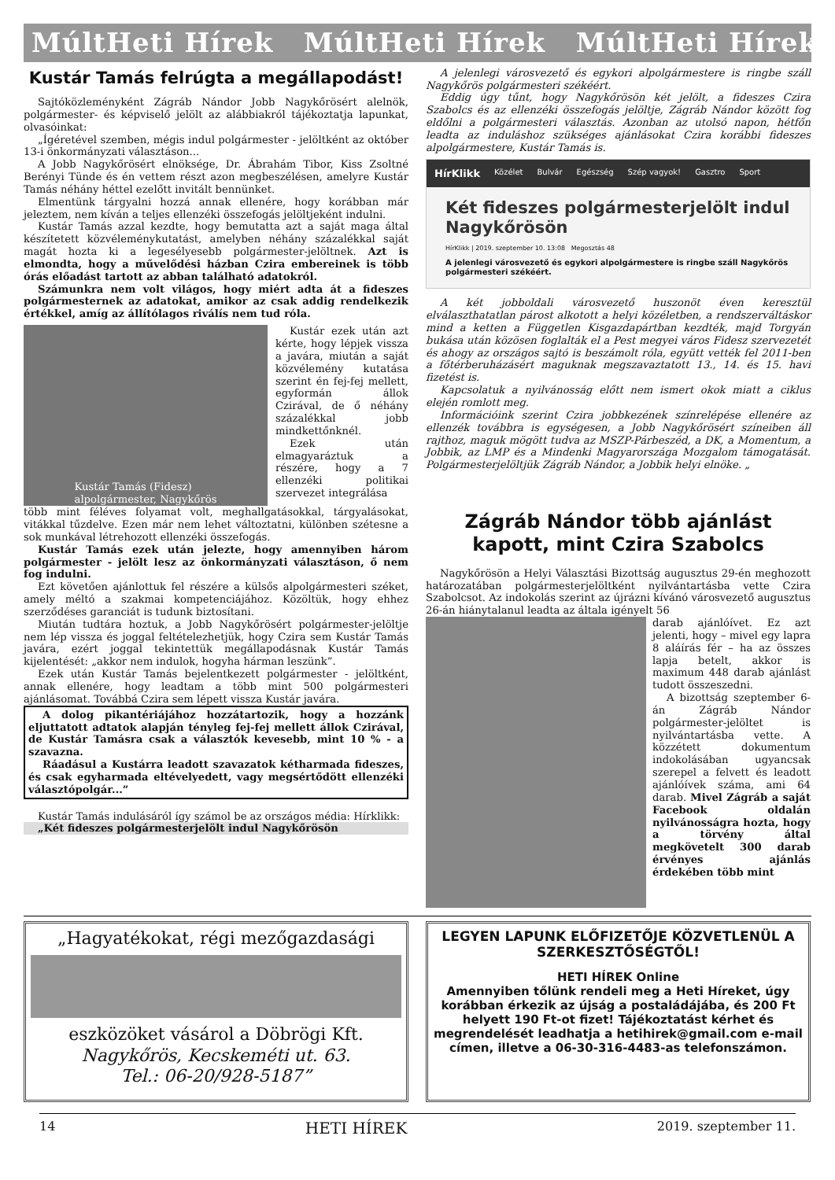MúltHeti Hírek MúltHeti Hírek MúltHeti Hírek
Kustár Tamás felrúgta a megállapodást!
Sajtóközleményként Zágráb Nándor Jobb Nagykőrösért alelnök, polgármester- és képviselő jelölt az alábbiakról tájékoztatja lapunkat, olvasóinkat:
„Ígéretével szemben, mégis indul polgármester - jelöltként az október 13-i önkormányzati választáson...
A Jobb Nagykőrösért elnöksége, Dr. Ábrahám Tibor, Kiss Zsoltné Berényi Tünde és én vettem részt azon megbeszélésen, amelyre Kustár Tamás néhány héttel ezelőtt invitált bennünket.
Elmentünk tárgyalni hozzá annak ellenére, hogy korábban már jeleztem, nem kíván a teljes ellenzéki összefogás jelöltjeként indulni.
Kustár Tamás azzal kezdte, hogy bemutatta azt a saját maga által készítetett közvéleménykutatást, amelyben néhány százalékkal saját magát hozta ki a legesélyesebb polgármester-jelöltnek. Azt is elmondta, hogy a művelődési házban Czira embereinek is több órás előadást tartott az abban található adatokról.
Számunkra nem volt világos, hogy miért adta át a fideszes polgármesternek az adatokat, amikor az csak addig rendelkezik értékkel, amíg az állítólagos riválís nem tud róla.
Kustár Tamás (Fidesz)
alpolgármester, Nagykőrös
Kustár ezek után azt kérte, hogy lépjek vissza a javára, miután a saját közvélemény kutatása szerint én fej-fej mellett, egyformán állok Czirával, de ő néhány százalékkal jobb mindkettőnknél.
Ezek után elmagyaráztuk a részére, hogy a 7 ellenzéki politikai szervezet integrálása
több mint féléves folyamat volt, meghallgatásokkal, tárgyalásokat, vitákkal tűzdelve. Ezen már nem lehet változtatni, különben szétesne a sok munkával létrehozott ellenzéki összefogás.
Kustár Tamás ezek után jelezte, hogy amennyiben három polgármester - jelölt lesz az önkormányzati választáson, ő nem fog indulni.
Ezt követően ajánlottuk fel részére a külsős alpolgármesteri széket, amely méltó a szakmai kompetenciájához. Közöltük, hogy ehhez szerződéses garanciát is tudunk biztosítani.
Miután tudtára hoztuk, a Jobb Nagykőrösért polgármester-jelöltje nem lép vissza és joggal feltételezhetjük, hogy Czira sem Kustár Tamás javára, ezért joggal tekintettük megállapodásnak Kustár Tamás kijelentését: „akkor nem indulok, hogyha hárman leszünk”.
Ezek után Kustár Tamás bejelentkezett polgármester - jelöltként, annak ellenére, hogy leadtam a több mint 500 polgármesteri ajánlásomat. Továbbá Czira sem lépett vissza Kustár javára.
A dolog pikantériájához hozzátartozik, hogy a hozzánk eljuttatott adtatok alapján tényleg fej-fej mellett állok Czirával, de Kustár Tamásra csak a választók kevesebb, mint 10 % - a szavazna.
Ráadásul a Kustárra leadott szavazatok kétharmada fideszes, és csak egyharmada eltévelyedett, vagy megsértődött ellenzéki választópolgár...”
Kustár Tamás indulásáról így számol be az országos média: Hírklikk:
„Két fideszes polgármesterjelölt indul Nagykőrösön
A jelenlegi városvezető és egykori alpolgármestere is ringbe száll Nagykőrös polgármesteri székéért.
Eddig úgy tűnt, hogy Nagykőrösön két jelölt, a fideszes Czira Szabolcs és az ellenzéki összefogás jelöltje, Zágráb Nándor között fog eldőlni a polgármesteri választás. Azonban az utolsó napon, hétfőn leadta az induláshoz szükséges ajánlásokat Czira korábbi fideszes alpolgármestere, Kustár Tamás is.
HírKlikk Közélet Bulvár Egészség Szép vagyok! Gasztro Sport
Két fideszes polgármesterjelölt indul Nagykőrösön
HírKlikk | 2019. szeptember 10. 13:08 Megosztás 48
A jelenlegi városvezető és egykori alpolgármestere is ringbe száll Nagykőrös polgármesteri székéért.
A két jobboldali városvezető huszonöt éven keresztül elválaszthatatlan párost alkotott a helyi közéletben, a rendszerváltáskor mind a ketten a Független Kisgazdapártban kezdték, majd Torgyán bukása után közösen foglalták el a Pest megyei város Fidesz szervezetét és ahogy az országos sajtó is beszámolt róla, együtt vették fel 2011-ben a főtérberuházásért maguknak megszavaztatott 13., 14. és 15. havi fizetést is.
Kapcsolatuk a nyilvánosság előtt nem ismert okok miatt a ciklus elején romlott meg.
Információink szerint Czira jobbkezének színrelépése ellenére az ellenzék továbbra is egységesen, a Jobb Nagykőrösért színeiben áll rajthoz, maguk mögött tudva az MSZP-Párbeszéd, a DK, a Momentum, a Jobbik, az LMP és a Mindenki Magyarországa Mozgalom támogatását. Polgármesterjelöltjük Zágráb Nándor, a Jobbik helyi elnöke. „
Zágráb Nándor több ajánlást kapott, mint Czira Szabolcs
Nagykőrösön a Helyi Választási Bizottság augusztus 29-én meghozott határozatában polgármesterjelöltként nyilvántartásba vette Czira Szabolcsot. Az indokolás szerint az újrázni kívánó városvezető augusztus 26-án hiánytalanul leadta az általa igényelt 56
darab ajánlóívet. Ez azt jelenti, hogy – mivel egy lapra 8 aláírás fér – ha az összes lapja betelt, akkor is maximum 448 darab ajánlást tudott összeszedni.
A bizottság szeptember 6-án Zágráb Nándor polgármester-jelöltet is nyilvántartásba vette. A közzétett dokumentum indokolásában ugyancsak szerepel a felvett és leadott ajánlóívek száma, ami 64 darab. Mivel Zágráb a saját Facebook oldalán nyilvánosságra hozta, hogy a törvény által megkövetelt 300 darab érvényes ajánlás érdekében több mint
„Hagyatékokat, régi mezőgazdasági
eszközöket vásárol a Döbrögi Kft.
Nagykőrös, Kecskeméti ut. 63.
Tel.: 06-20/928-5187”
LEGYEN LAPUNK ELŐFIZETŐJE KÖZVETLENÜL A SZERKESZTŐSÉGTŐL!
HETI HÍREK Online
Amennyiben tőlünk rendeli meg a Heti Híreket, úgy korábban érkezik az újság a postaládájába, és 200 Ft helyett 190 Ft-ot fizet! Tájékoztatást kérhet és megrendelését leadhatja a hetihirek@gmail.com e-mail címen, illetve a 06-30-316-4483-as telefonszámon.
14 HETI HÍREK 2019. szeptember 11.